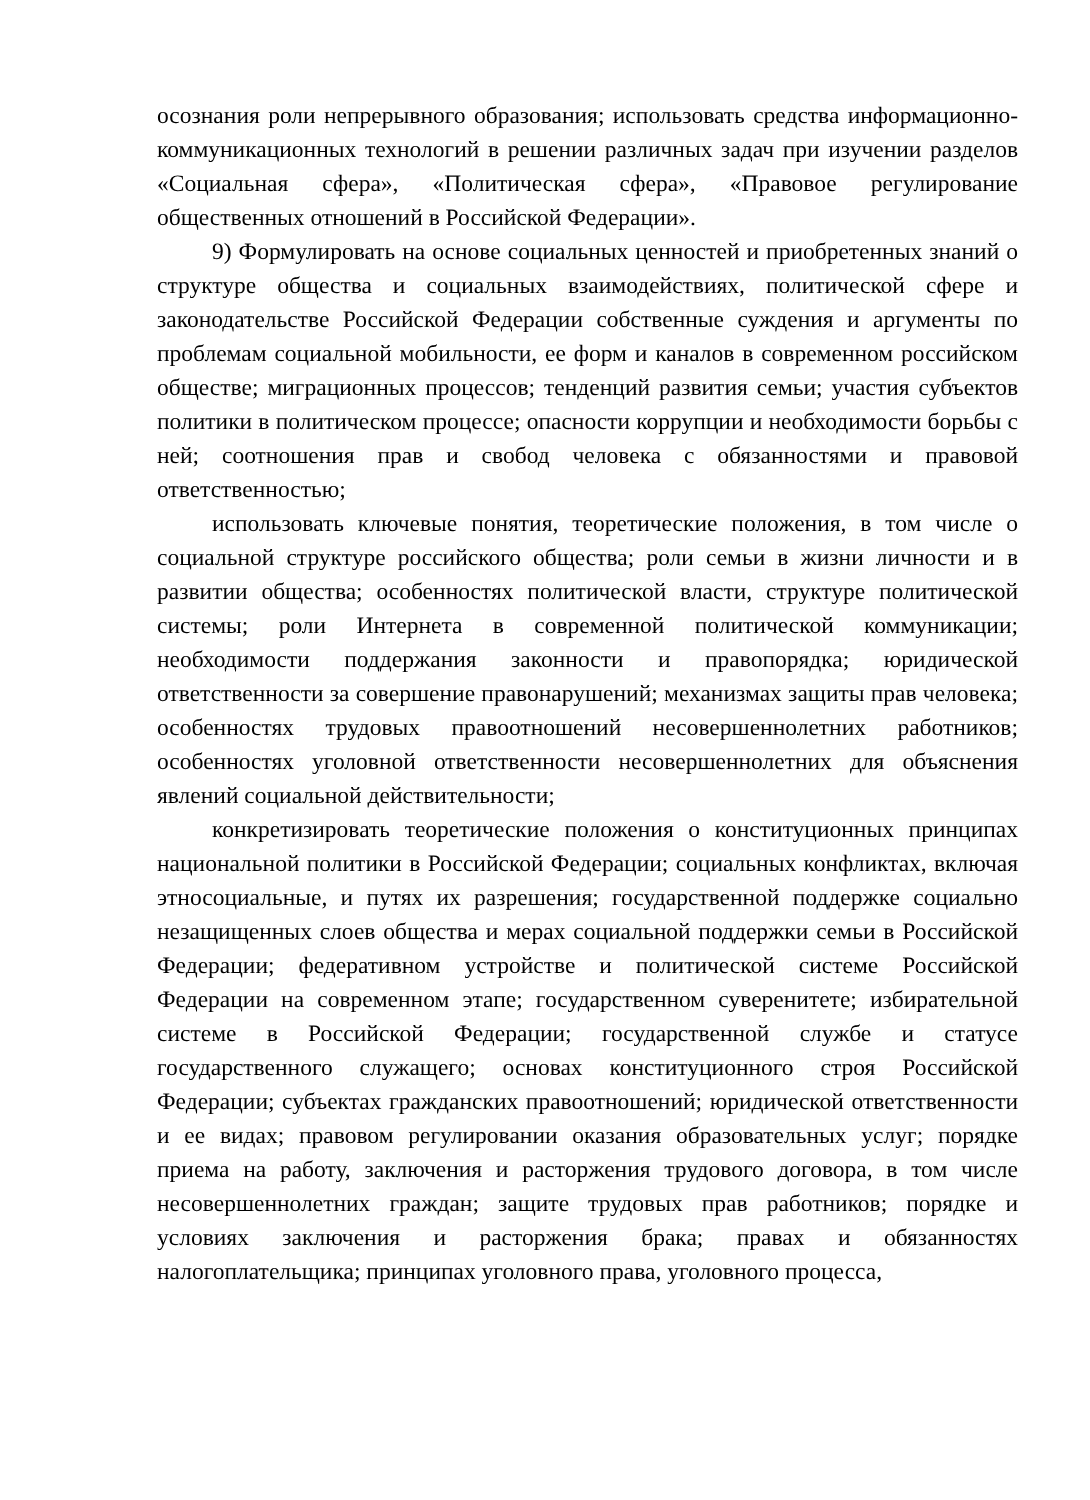осознания роли непрерывного образования; использовать средства информационно-коммуникационных технологий в решении различных задач при изучении разделов «Социальная сфера», «Политическая сфера», «Правовое регулирование общественных отношений в Российской Федерации».
9) Формулировать на основе социальных ценностей и приобретенных знаний о структуре общества и социальных взаимодействиях, политической сфере и законодательстве Российской Федерации собственные суждения и аргументы по проблемам социальной мобильности, ее форм и каналов в современном российском обществе; миграционных процессов; тенденций развития семьи; участия субъектов политики в политическом процессе; опасности коррупции и необходимости борьбы с ней; соотношения прав и свобод человека с обязанностями и правовой ответственностью;
использовать ключевые понятия, теоретические положения, в том числе о социальной структуре российского общества; роли семьи в жизни личности и в развитии общества; особенностях политической власти, структуре политической системы; роли Интернета в современной политической коммуникации; необходимости поддержания законности и правопорядка; юридической ответственности за совершение правонарушений; механизмах защиты прав человека; особенностях трудовых правоотношений несовершеннолетних работников; особенностях уголовной ответственности несовершеннолетних для объяснения явлений социальной действительности;
конкретизировать теоретические положения о конституционных принципах национальной политики в Российской Федерации; социальных конфликтах, включая этносоциальные, и путях их разрешения; государственной поддержке социально незащищенных слоев общества и мерах социальной поддержки семьи в Российской Федерации; федеративном устройстве и политической системе Российской Федерации на современном этапе; государственном суверенитете; избирательной системе в Российской Федерации; государственной службе и статусе государственного служащего; основах конституционного строя Российской Федерации; субъектах гражданских правоотношений; юридической ответственности и ее видах; правовом регулировании оказания образовательных услуг; порядке приема на работу, заключения и расторжения трудового договора, в том числе несовершеннолетних граждан; защите трудовых прав работников; порядке и условиях заключения и расторжения брака; правах и обязанностях налогоплательщика; принципах уголовного права, уголовного процесса,